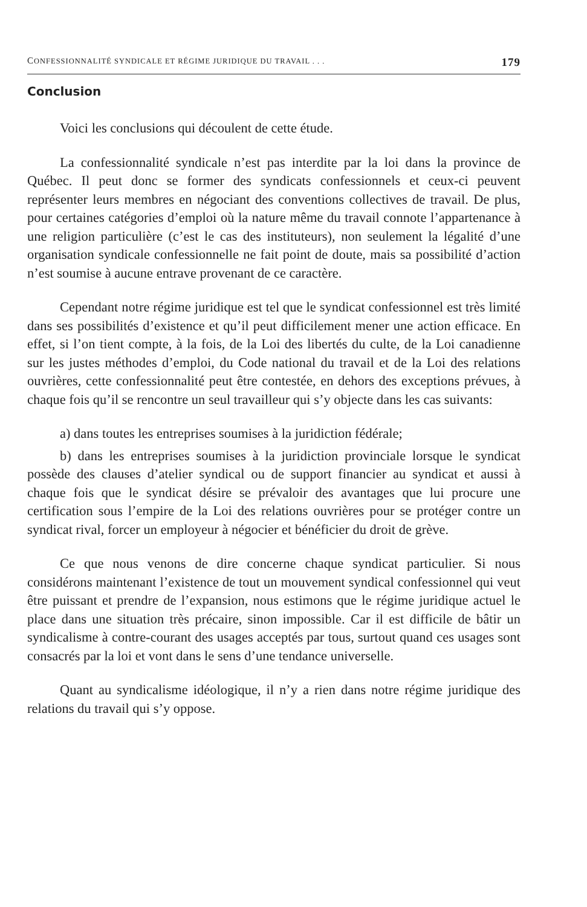CONFESSIONNALITÉ SYNDICALE ET RÉGIME JURIDIQUE DU TRAVAIL . . . 179
Conclusion
Voici les conclusions qui découlent de cette étude.
La confessionnalité syndicale n’est pas interdite par la loi dans la province de Québec. Il peut donc se former des syndicats confessionnels et ceux-ci peuvent représenter leurs membres en négociant des conventions collectives de travail. De plus, pour certaines catégories d’emploi où la nature même du travail connote l’appartenance à une religion particulière (c’est le cas des instituteurs), non seulement la légalité d’une organisation syndicale confessionnelle ne fait point de doute, mais sa possibilité d’action n’est soumise à aucune entrave provenant de ce caractère.
Cependant notre régime juridique est tel que le syndicat confessionnel est très limité dans ses possibilités d’existence et qu’il peut difficilement mener une action efficace. En effet, si l’on tient compte, à la fois, de la Loi des libertés du culte, de la Loi canadienne sur les justes méthodes d’emploi, du Code national du travail et de la Loi des relations ouvrières, cette confessionnalité peut être contestée, en dehors des exceptions prévues, à chaque fois qu’il se rencontre un seul travailleur qui s’y objecte dans les cas suivants:
a) dans toutes les entreprises soumises à la juridiction fédérale;
b) dans les entreprises soumises à la juridiction provinciale lorsque le syndicat possède des clauses d’atelier syndical ou de support financier au syndicat et aussi à chaque fois que le syndicat désire se prévaloir des avantages que lui procure une certification sous l’empire de la Loi des relations ouvrières pour se protéger contre un syndicat rival, forcer un employeur à négocier et bénéficier du droit de grève.
Ce que nous venons de dire concerne chaque syndicat particulier. Si nous considérons maintenant l’existence de tout un mouvement syndical confessionnel qui veut être puissant et prendre de l’expansion, nous estimons que le régime juridique actuel le place dans une situation très précaire, sinon impossible. Car il est difficile de bâtir un syndicalisme à contre-courant des usages acceptés par tous, surtout quand ces usages sont consacrés par la loi et vont dans le sens d’une tendance universelle.
Quant au syndicalisme idéologique, il n’y a rien dans notre régime juridique des relations du travail qui s’y oppose.